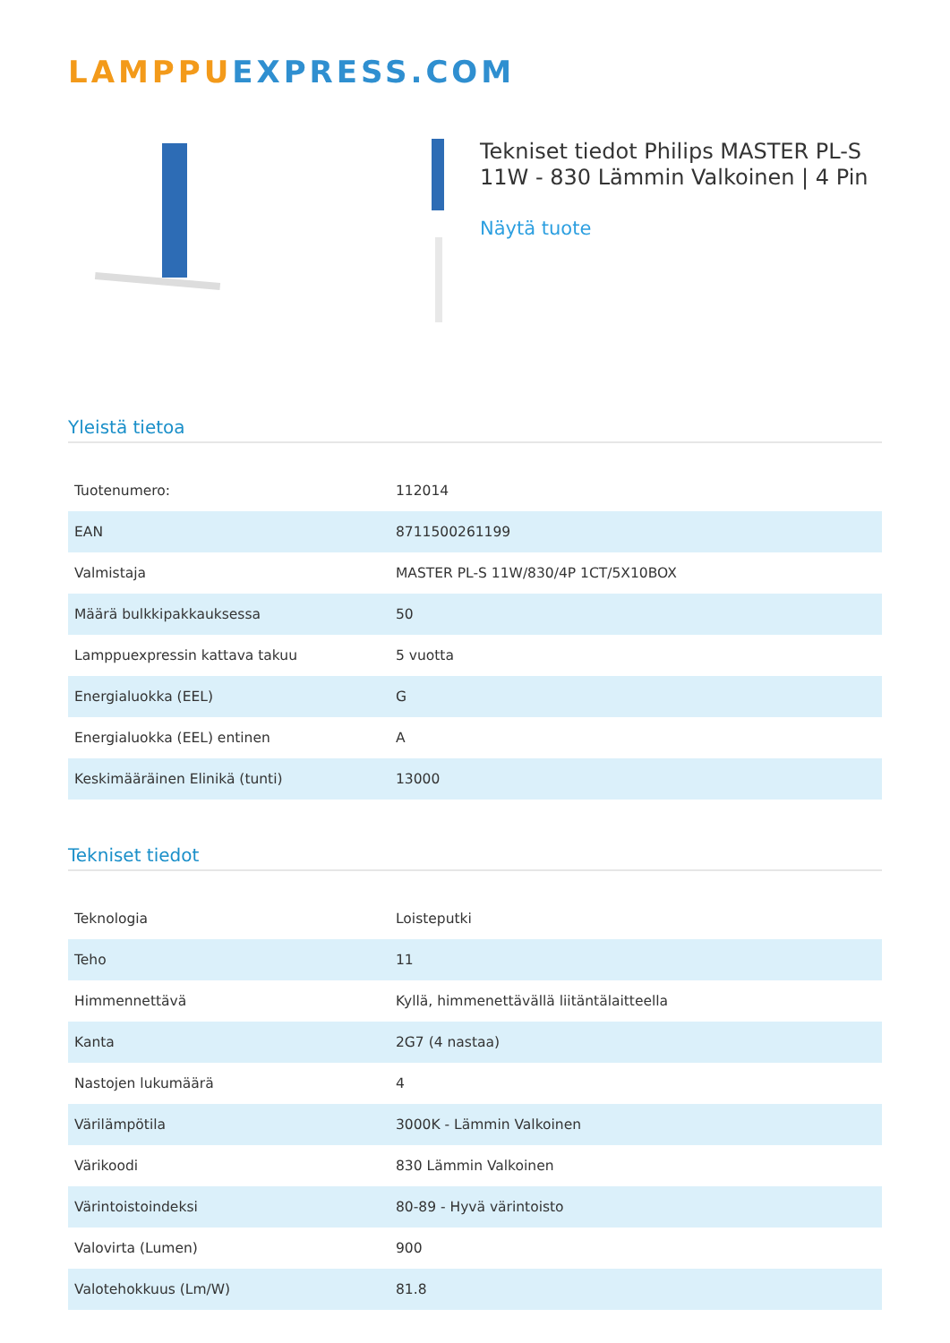LAMPPU EXPRESS.COM
Tekniset tiedot Philips MASTER PL-S 11W - 830 Lämmin Valkoinen | 4 Pin
Näytä tuote
Yleistä tietoa
| Tuotenumero: | 112014 |
| EAN | 8711500261199 |
| Valmistaja | MASTER PL-S 11W/830/4P 1CT/5X10BOX |
| Määrä bulkkipakkauksessa | 50 |
| Lamppuexpressin kattava takuu | 5 vuotta |
| Energialuokka (EEL) | G |
| Energialuokka (EEL) entinen | A |
| Keskimääräinen Elinikä (tunti) | 13000 |
Tekniset tiedot
| Teknologia | Loisteputki |
| Teho | 11 |
| Himmennettävä | Kyllä, himmenettävällä liitäntälaitteella |
| Kanta | 2G7 (4 nastaa) |
| Nastojen lukumäärä | 4 |
| Värilämpötila | 3000K - Lämmin Valkoinen |
| Värikoodi | 830 Lämmin Valkoinen |
| Värintoistoindeksi | 80-89 - Hyvä värintoisto |
| Valovirta (Lumen) | 900 |
| Valotehokkuus (Lm/W) | 81.8 |